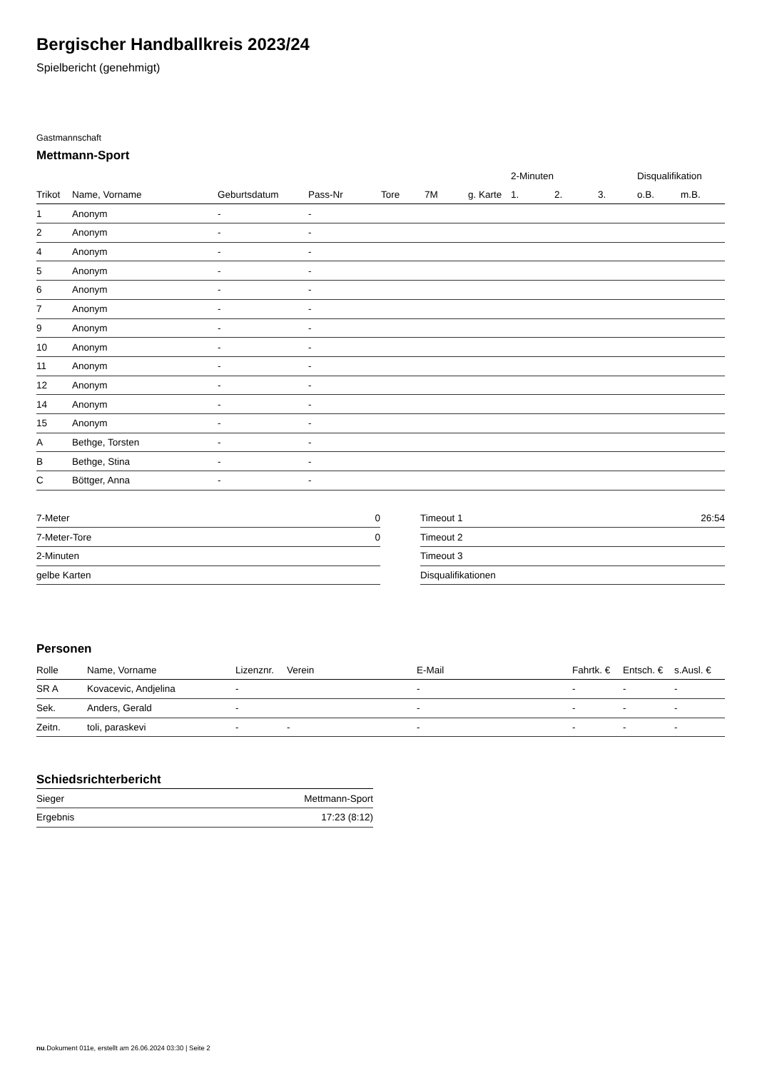Bergischer Handballkreis 2023/24
Spielbericht (genehmigt)
Gastmannschaft
Mettmann-Sport
| | | | | | | | 2-Minuten | | | Disqualifikation | |
| --- | --- | --- | --- | --- | --- | --- | --- | --- | --- | --- | --- |
| Trikot | Name, Vorname | Geburtsdatum | Pass-Nr | Tore | 7M | g. Karte | 1. | 2. | 3. | o.B. | m.B. |
| 1 | Anonym | - | - | | | | | | | | |
| 2 | Anonym | - | - | | | | | | | | |
| 4 | Anonym | - | - | | | | | | | | |
| 5 | Anonym | - | - | | | | | | | | |
| 6 | Anonym | - | - | | | | | | | | |
| 7 | Anonym | - | - | | | | | | | | |
| 9 | Anonym | - | - | | | | | | | | |
| 10 | Anonym | - | - | | | | | | | | |
| 11 | Anonym | - | - | | | | | | | | |
| 12 | Anonym | - | - | | | | | | | | |
| 14 | Anonym | - | - | | | | | | | | |
| 15 | Anonym | - | - | | | | | | | | |
| A | Bethge, Torsten | - | - | | | | | | | | |
| B | Bethge, Stina | - | - | | | | | | | | |
| C | Böttger, Anna | - | - | | | | | | | | |
| 7-Meter | 0 |
| 7-Meter-Tore | 0 |
| 2-Minuten | |
| gelbe Karten | |
| Timeout 1 | 26:54 |
| Timeout 2 | |
| Timeout 3 | |
| Disqualifikationen | |
Personen
| Rolle | Name, Vorname | Lizenznr. | Verein | E-Mail | Fahrtk. € | Entsch. € | s.Ausl. € |
| --- | --- | --- | --- | --- | --- | --- | --- |
| SR A | Kovacevic, Andjelina | - | | - | - | - | - |
| Sek. | Anders, Gerald | - | | - | - | - | - |
| Zeitn. | toli, paraskevi | - | - | - | - | - | - |
Schiedsrichterbericht
| Sieger | Mettmann-Sport |
| Ergebnis | 17:23 (8:12) |
nu.Dokument 011e, erstellt am 26.06.2024 03:30 | Seite 2